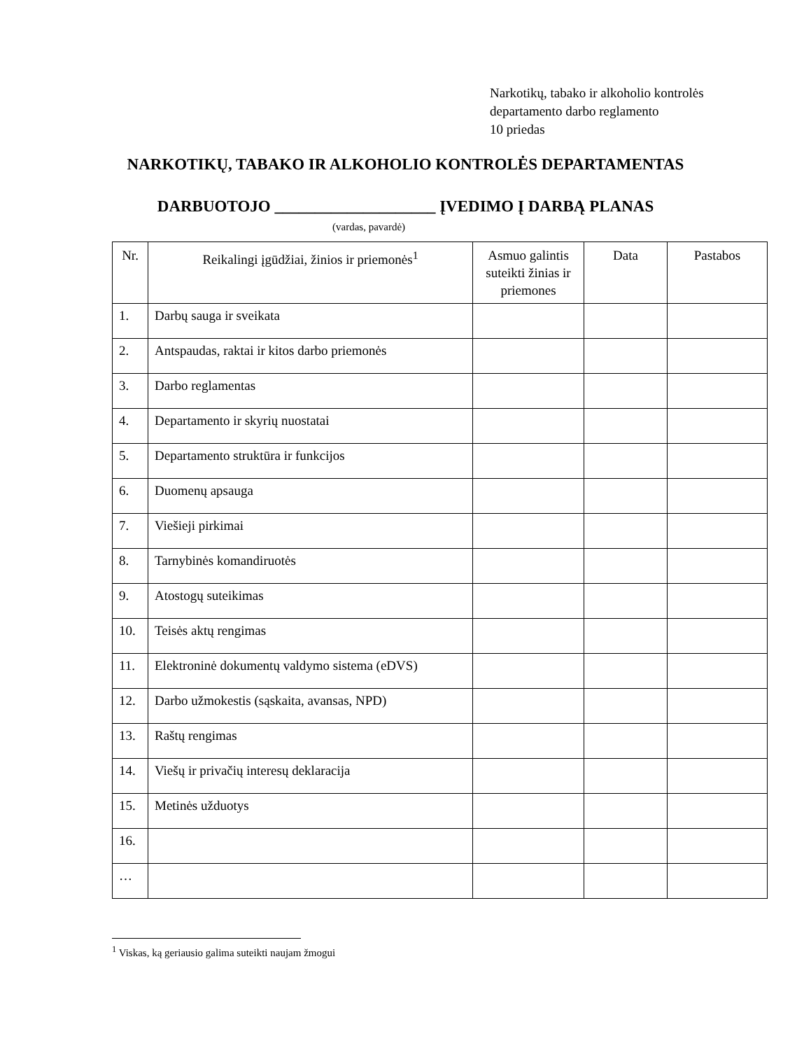Narkotikų, tabako ir alkoholio kontrolės
departamento darbo reglamento
10 priedas
NARKOTIKŲ, TABAKO IR ALKOHOLIO KONTROLĖS DEPARTAMENTAS
DARBUOTOJO ____________________ ĮVEDIMO Į DARBĄ PLANAS
(vardas, pavardė)
| Nr. | Reikalingi įgūdžiai, žinios ir priemonės<sup>1</sup> | Asmuo galintis suteikti žinias ir priemones | Data | Pastabos |
| --- | --- | --- | --- | --- |
| 1. | Darbų sauga ir sveikata | | | |
| 2. | Antspaudas, raktai ir kitos darbo priemonės | | | |
| 3. | Darbo reglamentas | | | |
| 4. | Departamento ir skyrių nuostatai | | | |
| 5. | Departamento struktūra ir funkcijos | | | |
| 6. | Duomenų apsauga | | | |
| 7. | Viešieji pirkimai | | | |
| 8. | Tarnybinės komandiruotės | | | |
| 9. | Atostogų suteikimas | | | |
| 10. | Teisės aktų rengimas | | | |
| 11. | Elektroninė dokumentų valdymo sistema (eDVS) | | | |
| 12. | Darbo užmokestis (sąskaita, avansas, NPD) | | | |
| 13. | Raštų rengimas | | | |
| 14. | Viešų ir privačių interesų deklaracija | | | |
| 15. | Metinės užduotys | | | |
| 16. | | | | |
| … | | | | |
<sup>1</sup> Viskas, ką geriausio galima suteikti naujam žmogui